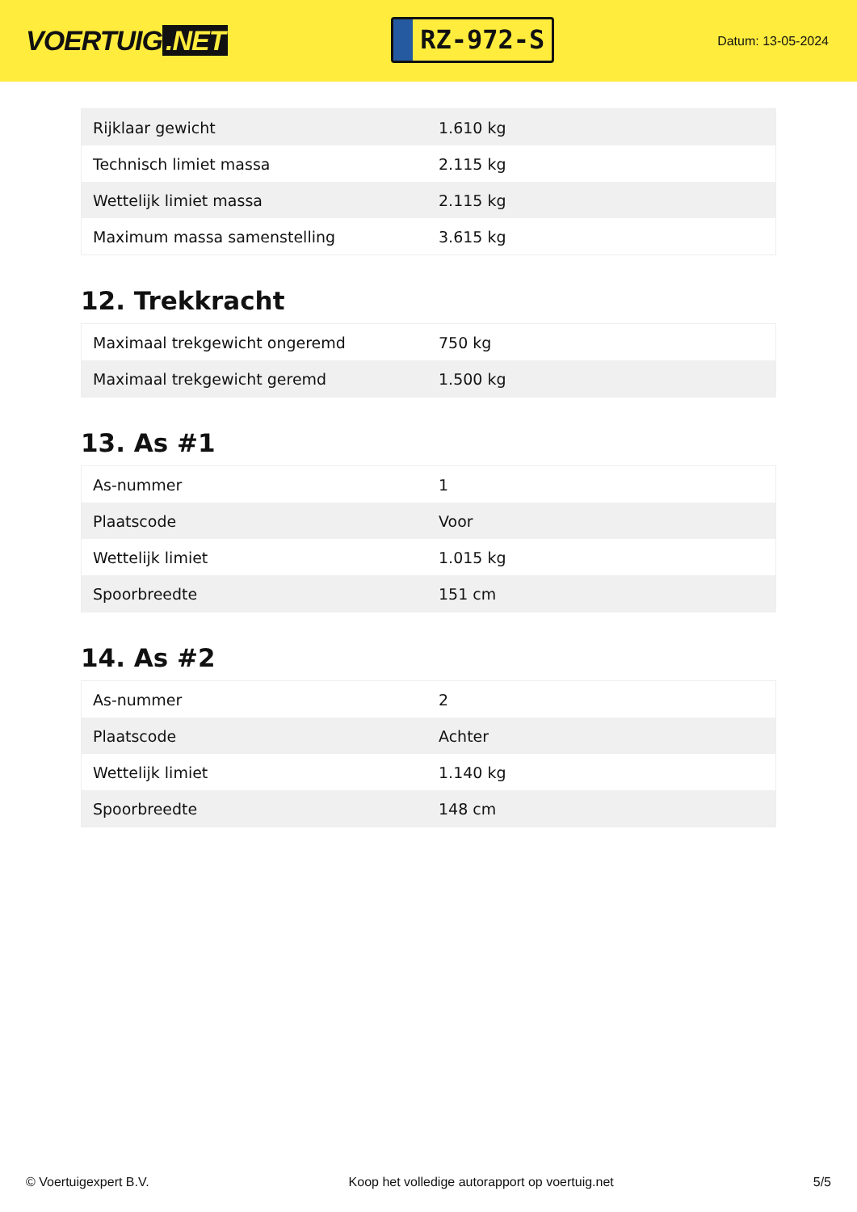VOERTUIG.NET
RZ-972-S
Datum: 13-05-2024
| Rijklaar gewicht | 1.610 kg |
| Technisch limiet massa | 2.115 kg |
| Wettelijk limiet massa | 2.115 kg |
| Maximum massa samenstelling | 3.615 kg |
12. Trekkracht
| Maximaal trekgewicht ongeremd | 750 kg |
| Maximaal trekgewicht geremd | 1.500 kg |
13. As #1
| As-nummer | 1 |
| Plaatscode | Voor |
| Wettelijk limiet | 1.015 kg |
| Spoorbreedte | 151 cm |
14. As #2
| As-nummer | 2 |
| Plaatscode | Achter |
| Wettelijk limiet | 1.140 kg |
| Spoorbreedte | 148 cm |
© Voertuigexpert B.V. Koop het volledige autorapport op voertuig.net 5/5